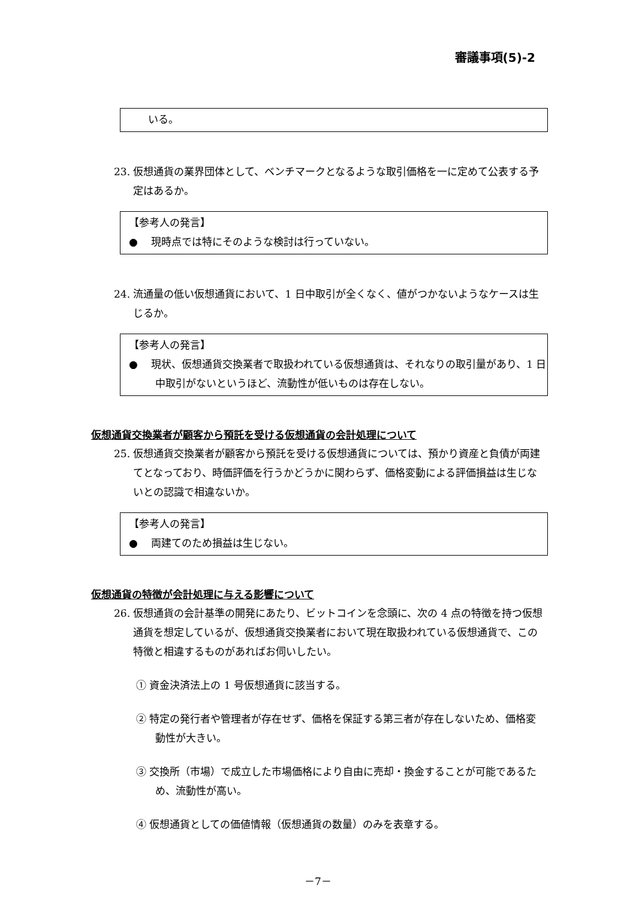審議事項(5)-2
いる。
23. 仮想通貨の業界団体として、ベンチマークとなるような取引価格を一に定めて公表する予定はあるか。
【参考人の発言】
●　 現時点では特にそのような検討は行っていない。
24. 流通量の低い仮想通貨において、1 日中取引が全くなく、値がつかないようなケースは生じるか。
【参考人の発言】
●　 現状、仮想通貨交換業者で取扱われている仮想通貨は、それなりの取引量があり、1 日中取引がないというほど、流動性が低いものは存在しない。
仮想通貨交換業者が顧客から預託を受ける仮想通貨の会計処理について
25. 仮想通貨交換業者が顧客から預託を受ける仮想通貨については、預かり資産と負債が両建てとなっており、時価評価を行うかどうかに関わらず、価格変動による評価損益は生じないとの認識で相違ないか。
【参考人の発言】
●　 両建てのため損益は生じない。
仮想通貨の特徴が会計処理に与える影響について
26. 仮想通貨の会計基準の開発にあたり、ビットコインを念頭に、次の 4 点の特徴を持つ仮想通貨を想定しているが、仮想通貨交換業者において現在取扱われている仮想通貨で、この特徴と相違するものがあればお伺いしたい。
① 資金決済法上の 1 号仮想通貨に該当する。
② 特定の発行者や管理者が存在せず、価格を保証する第三者が存在しないため、価格変動性が大きい。
③ 交換所（市場）で成立した市場価格により自由に売却・換金することが可能であるため、流動性が高い。
④ 仮想通貨としての価値情報（仮想通貨の数量）のみを表章する。
－7－